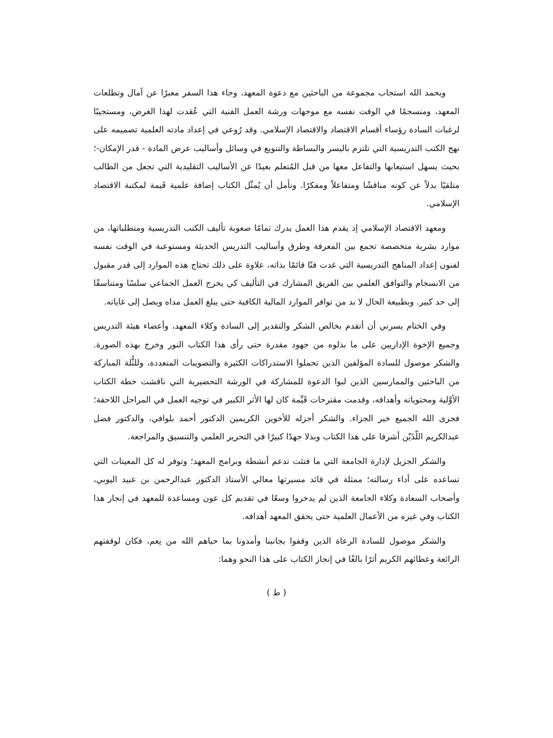وبحمد الله استجاب مجموعة من الباحثين مع دعوة المعهد، وجاء هذا السفر معبرًا عن آمال وتطلعات المعهد، ومنسجمًا في الوقت نفسه مع موجهات ورشة العمل الفنية التي عُقدت لهذا الغرض، ومستجيبًا لرغبات السادة رؤساء أقسام الاقتصاد والاقتصاد الإسلامي. وقد رُوعي في إعداد مادته العلمية تصميمه على نهج الكتب التدريسية التي تلتزم باليسر والبساطة والتنويع في وسائل وأساليب عرض المادة - قدر الإمكان-؛ بحيث يسهل استيعابها والتفاعل معها من قبل المُتعلم بعيدًا عن الأساليب التقليدية التي تجعل من الطالب متلقيًا بدلاً عن كونه مناقشًا ومتفاعلاً ومفكرًا. ونأمل أن يُمثّل الكتاب إضافة علمية قَيمة لمكتبة الاقتصاد الإسلامي.
ومعهد الاقتصاد الإسلامي إذ يقدم هذا العمل يدرك تمامًا صعوبة تأليف الكتب التدريسية ومتطلباتها، من موارد بشرية متخصصة تجمع بين المعرفة وطرق وأساليب التدريس الحديثة ومستوعبة في الوقت نفسه لفنون إعداد المناهج التدريسية التي غدت فنًا قائمًا بذاته، علاوة على ذلك تحتاج هذه الموارد إلى قدر مقبول من الانسجام والتوافق العلمي بين الفريق المشارك في التأليف كي يخرج العمل الجماعي سلسًا ومتناسقًا إلى حد كبير. وبطبيعة الحال لا بد من توافر الموارد المالية الكافية حتى يبلغ العمل مداه ويصل إلى غاياته.
وفي الختام يسرني أن أتقدم بخالص الشكر والتقدير إلى السادة وكلاء المعهد، وأعضاء هيئة التدريس وجميع الإخوة الإداريين على ما بذلوه من جهود مقدرة حتى رأى هذا الكتاب النور وخرج بهذه الصورة. والشكر موصول للسادة المؤلفين الذين تحملوا الاستدراكات الكثيرة والتصويبات المتعددة، وللثُّلة المباركة من الباحثين والممارسين الذين لبوا الدعوة للمشاركة في الورشة التحضيرية التي ناقشت خطة الكتاب الأوَّلية ومحتوياته وأهدافه، وقدمت مقترحات قَيِّمة كان لها الأثر الكبير في توجيه العمل في المراحل اللاحقة؛ فجزى الله الجميع خير الجزاء. والشكر أجزله للأخوين الكريمين الدكتور أحمد بلوافي، والدكتور فضل عبدالكريم اللّذَيْن أشرفا على هذا الكتاب وبذلا جهدًا كبيرًا في التحرير العلمي والتنسيق والمراجعة.
والشكر الجزيل لإدارة الجامعة التي ما فتئت تدعم أنشطة وبرامج المعهد؛ وتوفر له كل المعينات التي تساعده على أداء رسالته؛ ممثلة في قائد مسيرتها معالي الأستاذ الدكتور عبدالرحمن بن عبيد اليوبي، وأصحاب السعادة وكلاء الجامعة الذين لم يدخروا وسعًا في تقديم كل عون ومساعدة للمعهد في إنجاز هذا الكتاب وفي غيره من الأعمال العلمية حتى يحقق المعهد أهدافه.
والشكر موصول للسادة الرعاة الذين وقفوا بجانبنا وأمدونا بما حباهم الله من نِعم، فكان لوقفتهم الرائعة وعطائهم الكريم أثرًا بالغًا في إنجاز الكتاب على هذا النحو وهما:
( ط )